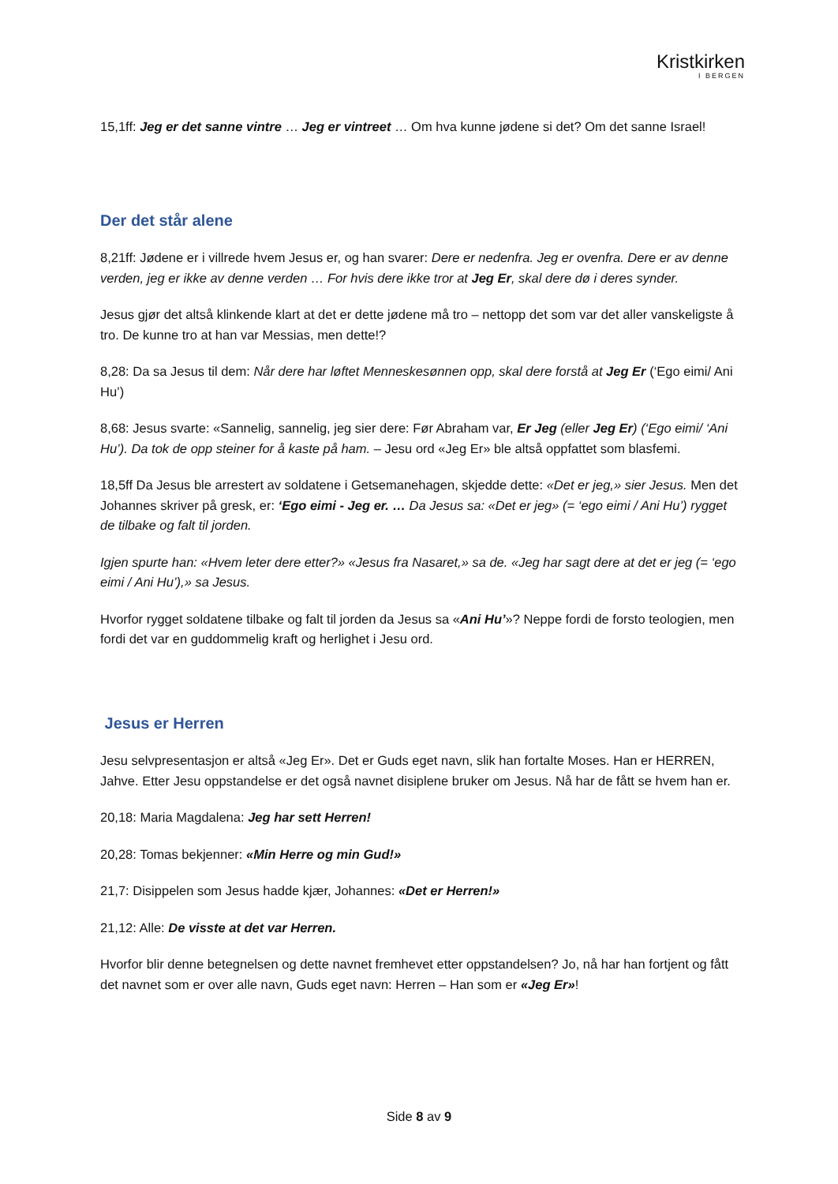Kristkirken
I BERGEN
15,1ff: Jeg er det sanne vintre … Jeg er vintreet … Om hva kunne jødene si det? Om det sanne Israel!
Der det står alene
8,21ff: Jødene er i villrede hvem Jesus er, og han svarer: Dere er nedenfra. Jeg er ovenfra. Dere er av denne verden, jeg er ikke av denne verden … For hvis dere ikke tror at Jeg Er, skal dere dø i deres synder.
Jesus gjør det altså klinkende klart at det er dette jødene må tro – nettopp det som var det aller vanskeligste å tro. De kunne tro at han var Messias, men dette!?
8,28: Da sa Jesus til dem: Når dere har løftet Menneskesønnen opp, skal dere forstå at Jeg Er (‘Ego eimi/ Ani Hu’)
8,68: Jesus svarte: «Sannelig, sannelig, jeg sier dere: Før Abraham var, Er Jeg (eller Jeg Er) (‘Ego eimi/ ‘Ani Hu’). Da tok de opp steiner for å kaste på ham. – Jesu ord «Jeg Er» ble altså oppfattet som blasfemi.
18,5ff Da Jesus ble arrestert av soldatene i Getsemanehagen, skjedde dette: «Det er jeg,» sier Jesus. Men det Johannes skriver på gresk, er: ‘Ego eimi - Jeg er. … Da Jesus sa: «Det er jeg» (= ‘ego eimi / Ani Hu’) rygget de tilbake og falt til jorden.
Igjen spurte han: «Hvem leter dere etter?» «Jesus fra Nasaret,» sa de. «Jeg har sagt dere at det er jeg (= ‘ego eimi / Ani Hu’),» sa Jesus.
Hvorfor rygget soldatene tilbake og falt til jorden da Jesus sa «Ani Hu’»? Neppe fordi de forsto teologien, men fordi det var en guddommelig kraft og herlighet i Jesu ord.
Jesus er Herren
Jesu selvpresentasjon er altså «Jeg Er». Det er Guds eget navn, slik han fortalte Moses. Han er HERREN, Jahve. Etter Jesu oppstandelse er det også navnet disiplene bruker om Jesus. Nå har de fått se hvem han er.
20,18: Maria Magdalena: Jeg har sett Herren!
20,28: Tomas bekjenner: «Min Herre og min Gud!»
21,7: Disippelen som Jesus hadde kjær, Johannes: «Det er Herren!»
21,12: Alle: De visste at det var Herren.
Hvorfor blir denne betegnelsen og dette navnet fremhevet etter oppstandelsen? Jo, nå har han fortjent og fått det navnet som er over alle navn, Guds eget navn: Herren – Han som er «Jeg Er»!
Side 8 av 9